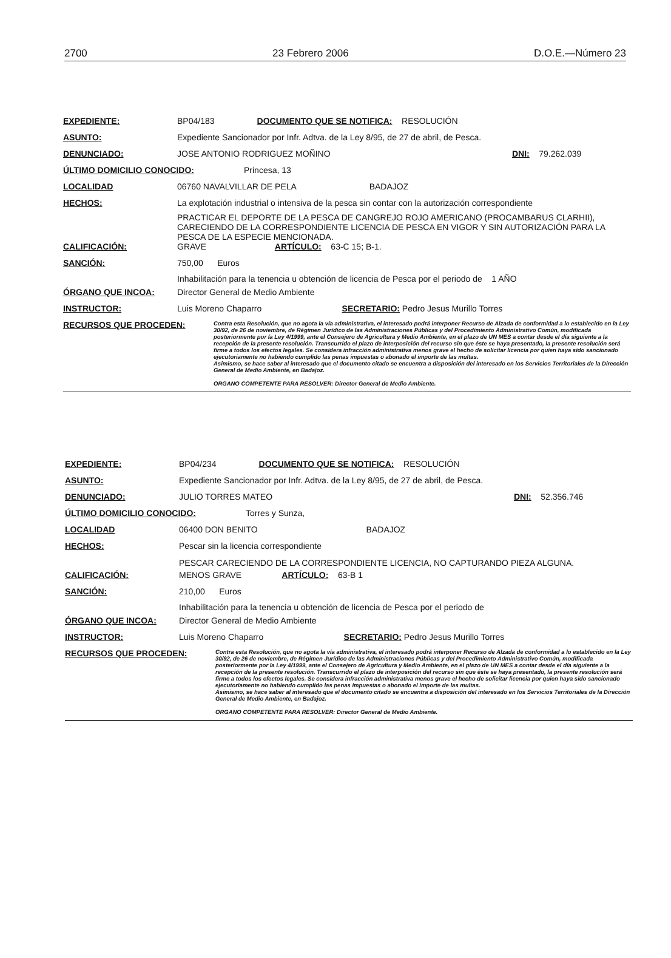2700 23 Febrero 2006 D.O.E.—Número 23
EXPEDIENTE: BP04/183 DOCUMENTO QUE SE NOTIFICA: RESOLUCIÓN
ASUNTO: Expediente Sancionador por Infr. Adtva. de la Ley 8/95, de 27 de abril, de Pesca.
DENUNCIADO: JOSE ANTONIO RODRIGUEZ MOÑINO DNI: 79.262.039
ÚLTIMO DOMICILIO CONOCIDO: Princesa, 13
LOCALIDAD 06760 NAVALVILLAR DE PELA BADAJOZ
HECHOS: La explotación industrial o intensiva de la pesca sin contar con la autorización correspondiente
PRACTICAR EL DEPORTE DE LA PESCA DE CANGREJO ROJO AMERICANO (PROCAMBARUS CLARHII), CARECIENDO DE LA CORRESPONDIENTE LICENCIA DE PESCA EN VIGOR Y SIN AUTORIZACIÓN PARA LA PESCA DE LA ESPECIE MENCIONADA.
CALIFICACIÓN: GRAVE ARTÍCULO: 63-C 15; B-1.
SANCIÓN: 750,00 Euros
Inhabilitación para la tenencia u obtención de licencia de Pesca por el periodo de 1 AÑO
ÓRGANO QUE INCOA: Director General de Medio Ambiente
INSTRUCTOR: Luis Moreno Chaparro SECRETARIO: Pedro Jesus Murillo Torres
RECURSOS QUE PROCEDEN: Contra esta Resolución, que no agota la vía administrativa, el interesado podrá interponer Recurso de Alzada de conformidad a lo establecido en la Ley 30/92, de 26 de noviembre, de Régimen Jurídico de las Administraciones Públicas y del Procedimiento Administrativo Común, modificada posteriormente por la Ley 4/1999, ante el Consejero de Agricultura y Medio Ambiente, en el plazo de UN MES a contar desde el día siguiente a la recepción de la presente resolución. Transcurrido el plazo de interposición del recurso sin que éste se haya presentado, la presente resolución será firme a todos los efectos legales. Se considera infracción administrativa menos grave el hecho de solicitar licencia por quien haya sido sancionado ejecutoriamente no habiendo cumplido las penas impuestas o abonado el importe de las multas.
Asimismo, se hace saber al interesado que el documento citado se encuentra a disposición del interesado en los Servicios Territoriales de la Dirección General de Medio Ambiente, en Badajoz.
ORGANO COMPETENTE PARA RESOLVER: Director General de Medio Ambiente.
EXPEDIENTE: BP04/234 DOCUMENTO QUE SE NOTIFICA: RESOLUCIÓN
ASUNTO: Expediente Sancionador por Infr. Adtva. de la Ley 8/95, de 27 de abril, de Pesca.
DENUNCIADO: JULIO TORRES MATEO DNI: 52.356.746
ÚLTIMO DOMICILIO CONOCIDO: Torres y Sunza,
LOCALIDAD 06400 DON BENITO BADAJOZ
HECHOS: Pescar sin la licencia correspondiente
PESCAR CARECIENDO DE LA CORRESPONDIENTE LICENCIA, NO CAPTURANDO PIEZA ALGUNA.
CALIFICACIÓN: MENOS GRAVE ARTÍCULO: 63-B 1
SANCIÓN: 210,00 Euros
Inhabilitación para la tenencia u obtención de licencia de Pesca por el periodo de
ÓRGANO QUE INCOA: Director General de Medio Ambiente
INSTRUCTOR: Luis Moreno Chaparro SECRETARIO: Pedro Jesus Murillo Torres
RECURSOS QUE PROCEDEN: Contra esta Resolución, que no agota la vía administrativa, el interesado podrá interponer Recurso de Alzada de conformidad a lo establecido en la Ley 30/92, de 26 de noviembre, de Régimen Jurídico de las Administraciones Públicas y del Procedimiento Administrativo Común, modificada posteriormente por la Ley 4/1999, ante el Consejero de Agricultura y Medio Ambiente, en el plazo de UN MES a contar desde el día siguiente a la recepción de la presente resolución. Transcurrido el plazo de interposición del recurso sin que éste se haya presentado, la presente resolución será firme a todos los efectos legales. Se considera infracción administrativa menos grave el hecho de solicitar licencia por quien haya sido sancionado ejecutoriamente no habiendo cumplido las penas impuestas o abonado el importe de las multas.
Asimismo, se hace saber al interesado que el documento citado se encuentra a disposición del interesado en los Servicios Territoriales de la Dirección General de Medio Ambiente, en Badajoz.
ORGANO COMPETENTE PARA RESOLVER: Director General de Medio Ambiente.